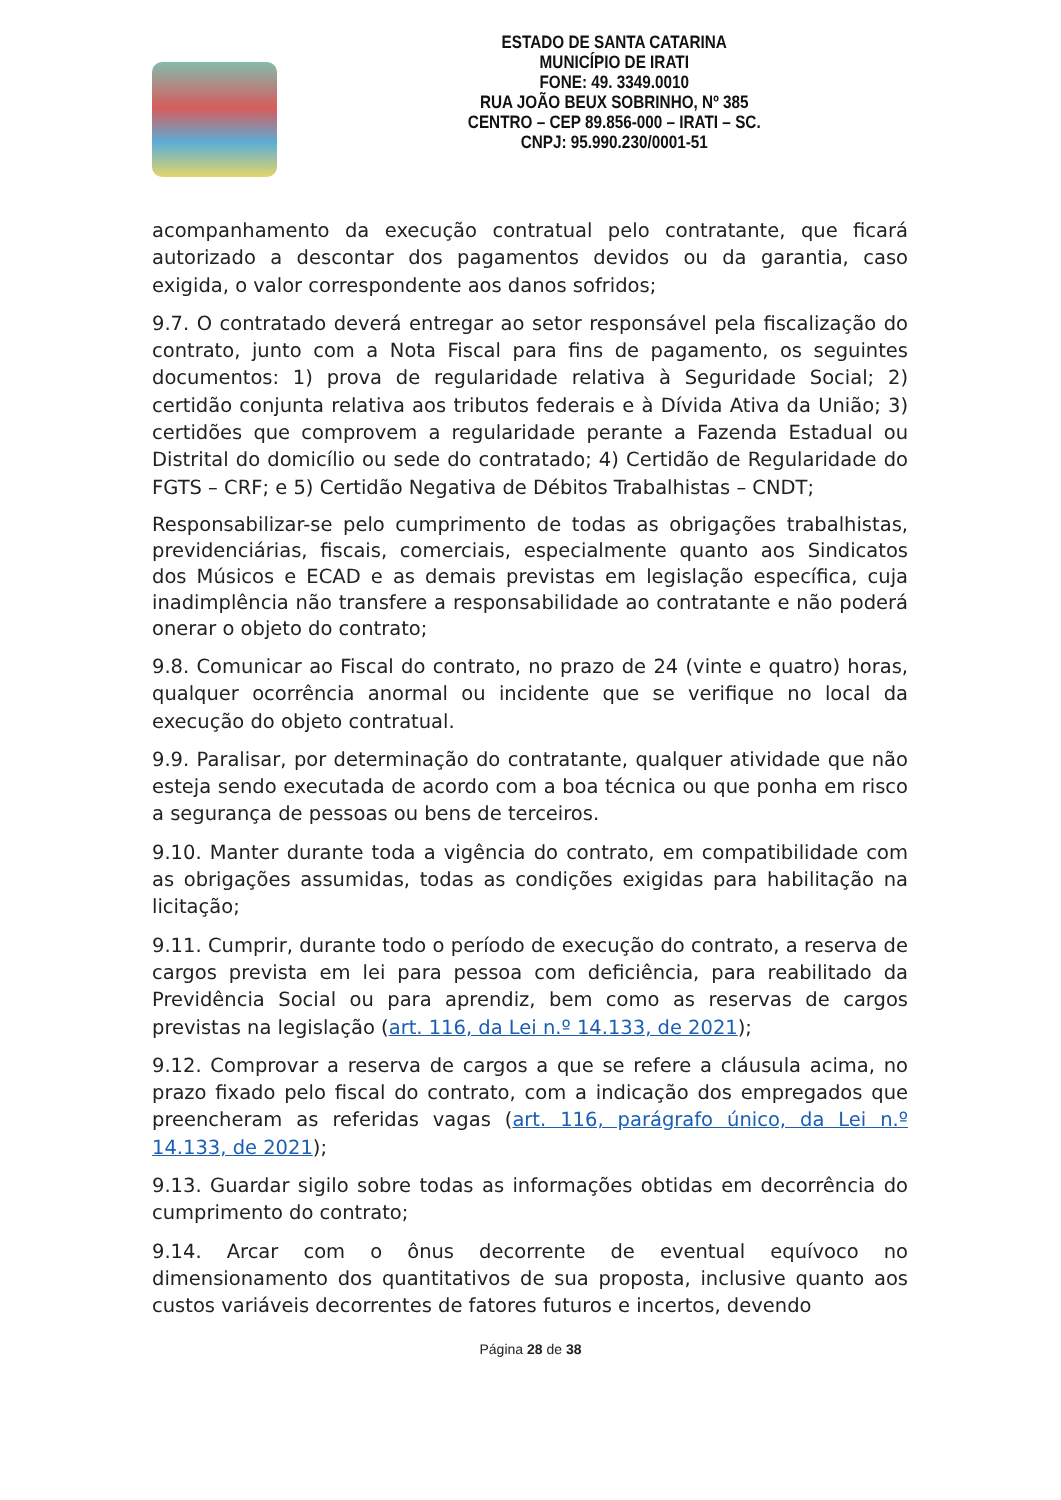ESTADO DE SANTA CATARINA
MUNICÍPIO DE IRATI
FONE: 49. 3349.0010
RUA JOÃO BEUX SOBRINHO, Nº 385
CENTRO – CEP 89.856-000 – IRATI – SC.
CNPJ: 95.990.230/0001-51
acompanhamento da execução contratual pelo contratante, que ficará autorizado a descontar dos pagamentos devidos ou da garantia, caso exigida, o valor correspondente aos danos sofridos;
9.7. O contratado deverá entregar ao setor responsável pela fiscalização do contrato, junto com a Nota Fiscal para fins de pagamento, os seguintes documentos: 1) prova de regularidade relativa à Seguridade Social; 2) certidão conjunta relativa aos tributos federais e à Dívida Ativa da União; 3) certidões que comprovem a regularidade perante a Fazenda Estadual ou Distrital do domicílio ou sede do contratado; 4) Certidão de Regularidade do FGTS – CRF; e 5) Certidão Negativa de Débitos Trabalhistas – CNDT;
Responsabilizar-se pelo cumprimento de todas as obrigações trabalhistas, previdenciárias, fiscais, comerciais, especialmente quanto aos Sindicatos dos Músicos e ECAD e as demais previstas em legislação específica, cuja inadimplência não transfere a responsabilidade ao contratante e não poderá onerar o objeto do contrato;
9.8. Comunicar ao Fiscal do contrato, no prazo de 24 (vinte e quatro) horas, qualquer ocorrência anormal ou incidente que se verifique no local da execução do objeto contratual.
9.9. Paralisar, por determinação do contratante, qualquer atividade que não esteja sendo executada de acordo com a boa técnica ou que ponha em risco a segurança de pessoas ou bens de terceiros.
9.10. Manter durante toda a vigência do contrato, em compatibilidade com as obrigações assumidas, todas as condições exigidas para habilitação na licitação;
9.11. Cumprir, durante todo o período de execução do contrato, a reserva de cargos prevista em lei para pessoa com deficiência, para reabilitado da Previdência Social ou para aprendiz, bem como as reservas de cargos previstas na legislação (art. 116, da Lei n.º 14.133, de 2021);
9.12. Comprovar a reserva de cargos a que se refere a cláusula acima, no prazo fixado pelo fiscal do contrato, com a indicação dos empregados que preencheram as referidas vagas (art. 116, parágrafo único, da Lei n.º 14.133, de 2021);
9.13. Guardar sigilo sobre todas as informações obtidas em decorrência do cumprimento do contrato;
9.14. Arcar com o ônus decorrente de eventual equívoco no dimensionamento dos quantitativos de sua proposta, inclusive quanto aos custos variáveis decorrentes de fatores futuros e incertos, devendo
Página 28 de 38